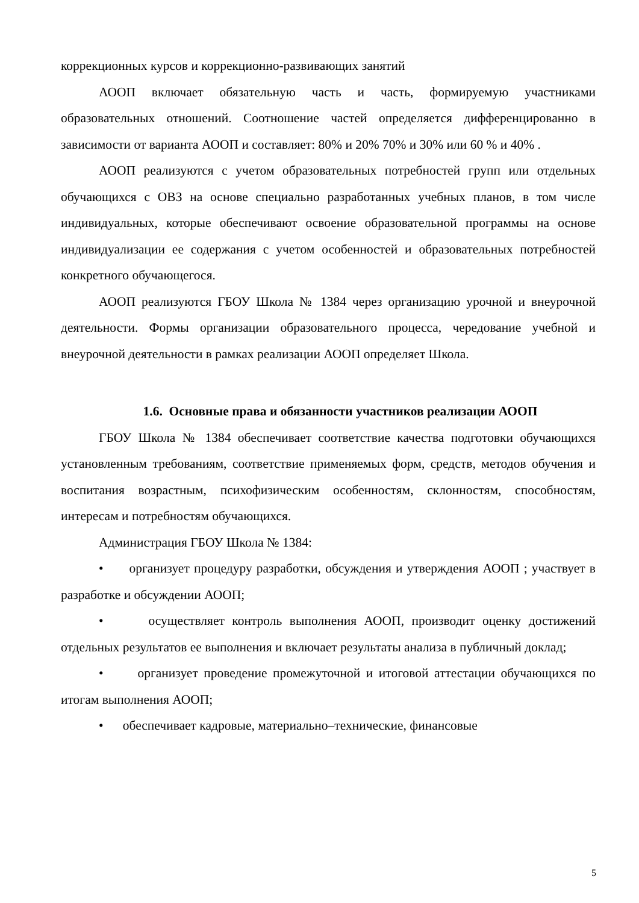коррекционных курсов и коррекционно-развивающих занятий
АООП включает обязательную часть и часть, формируемую участниками образовательных отношений. Соотношение частей определяется дифференцированно в зависимости от варианта АООП и составляет: 80% и 20% 70% и 30% или 60 % и 40% .
АООП реализуются с учетом образовательных потребностей групп или отдельных обучающихся с ОВЗ на основе специально разработанных учебных планов, в том числе индивидуальных, которые обеспечивают освоение образовательной программы на основе индивидуализации ее содержания с учетом особенностей и образовательных потребностей конкретного обучающегося.
АООП реализуются ГБОУ Школа № 1384 через организацию урочной и внеурочной деятельности. Формы организации образовательного процесса, чередование учебной и внеурочной деятельности в рамках реализации АООП определяет Школа.
1.6. Основные права и обязанности участников реализации АООП
ГБОУ Школа № 1384 обеспечивает соответствие качества подготовки обучающихся установленным требованиям, соответствие применяемых форм, средств, методов обучения и воспитания возрастным, психофизическим особенностям, склонностям, способностям, интересам и потребностям обучающихся.
Администрация ГБОУ Школа № 1384:
• организует процедуру разработки, обсуждения и утверждения АООП ; участвует в разработке и обсуждении АООП;
• осуществляет контроль выполнения АООП, производит оценку достижений отдельных результатов ее выполнения и включает результаты анализа в публичный доклад;
• организует проведение промежуточной и итоговой аттестации обучающихся по итогам выполнения АООП;
• обеспечивает кадровые, материально–технические, финансовые
5